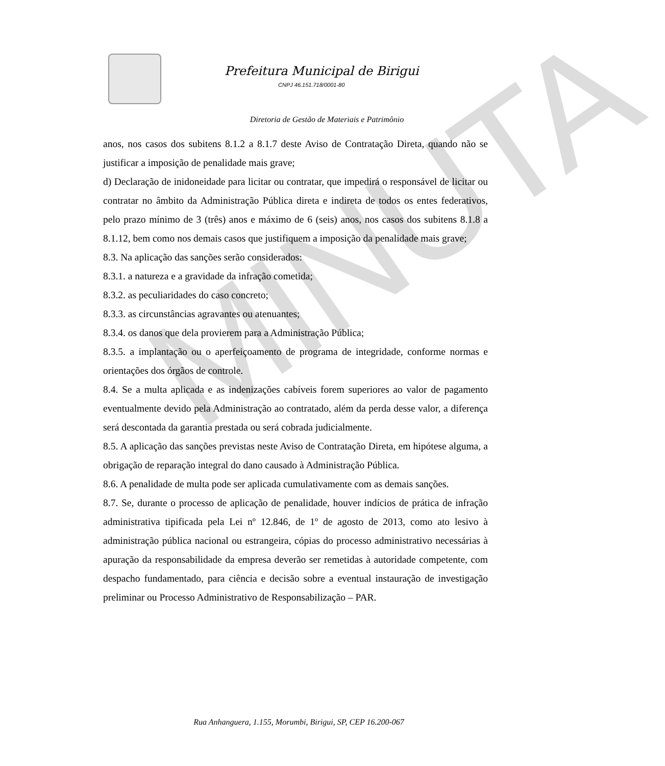MINUTA
Prefeitura Municipal de Birigui
CNPJ 46.151.718/0001-80
Diretoria de Gestão de Materiais e Patrimônio
anos, nos casos dos subitens 8.1.2 a 8.1.7 deste Aviso de Contratação Direta, quando não se justificar a imposição de penalidade mais grave;
d) Declaração de inidoneidade para licitar ou contratar, que impedirá o responsável de licitar ou contratar no âmbito da Administração Pública direta e indireta de todos os entes federativos, pelo prazo mínimo de 3 (três) anos e máximo de 6 (seis) anos, nos casos dos subitens 8.1.8 a 8.1.12, bem como nos demais casos que justifiquem a imposição da penalidade mais grave;
8.3. Na aplicação das sanções serão considerados:
8.3.1. a natureza e a gravidade da infração cometida;
8.3.2. as peculiaridades do caso concreto;
8.3.3. as circunstâncias agravantes ou atenuantes;
8.3.4. os danos que dela provierem para a Administração Pública;
8.3.5. a implantação ou o aperfeiçoamento de programa de integridade, conforme normas e orientações dos órgãos de controle.
8.4. Se a multa aplicada e as indenizações cabíveis forem superiores ao valor de pagamento eventualmente devido pela Administração ao contratado, além da perda desse valor, a diferença será descontada da garantia prestada ou será cobrada judicialmente.
8.5. A aplicação das sanções previstas neste Aviso de Contratação Direta, em hipótese alguma, a obrigação de reparação integral do dano causado à Administração Pública.
8.6. A penalidade de multa pode ser aplicada cumulativamente com as demais sanções.
8.7. Se, durante o processo de aplicação de penalidade, houver indícios de prática de infração administrativa tipificada pela Lei nº 12.846, de 1º de agosto de 2013, como ato lesivo à administração pública nacional ou estrangeira, cópias do processo administrativo necessárias à apuração da responsabilidade da empresa deverão ser remetidas à autoridade competente, com despacho fundamentado, para ciência e decisão sobre a eventual instauração de investigação preliminar ou Processo Administrativo de Responsabilização – PAR.
Rua Anhanguera, 1.155, Morumbi, Birigui, SP, CEP 16.200-067